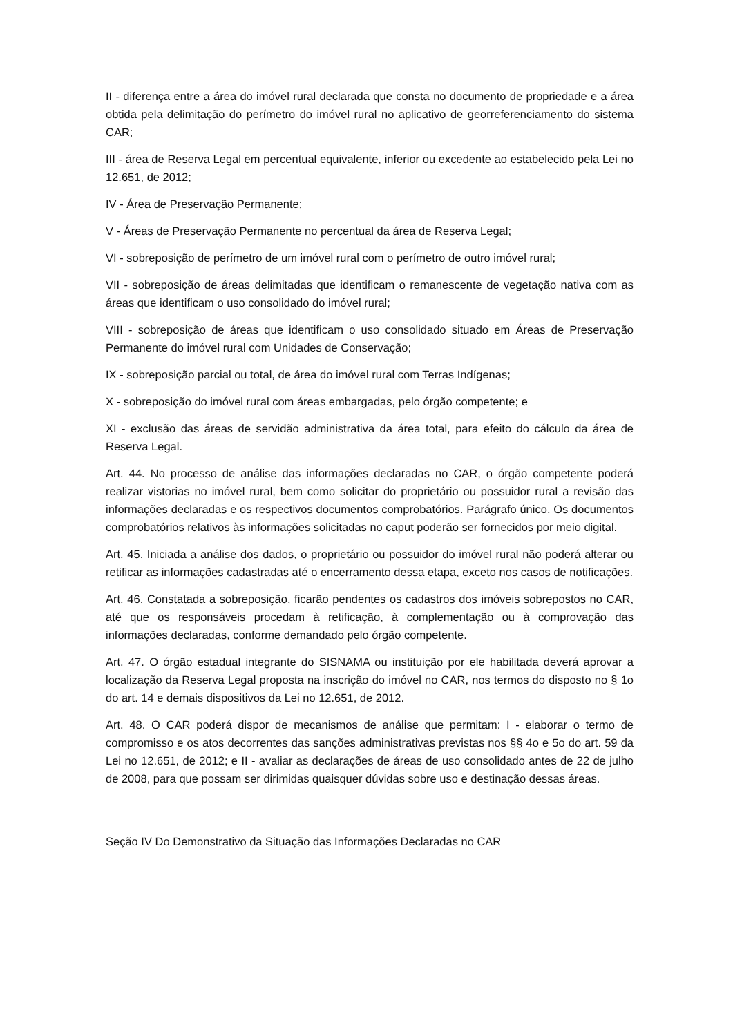II - diferença entre a área do imóvel rural declarada que consta no documento de propriedade e a área obtida pela delimitação do perímetro do imóvel rural no aplicativo de georreferenciamento do sistema CAR;
III - área de Reserva Legal em percentual equivalente, inferior ou excedente ao estabelecido pela Lei no 12.651, de 2012;
IV - Área de Preservação Permanente;
V - Áreas de Preservação Permanente no percentual da área de Reserva Legal;
VI - sobreposição de perímetro de um imóvel rural com o perímetro de outro imóvel rural;
VII - sobreposição de áreas delimitadas que identificam o remanescente de vegetação nativa com as áreas que identificam o uso consolidado do imóvel rural;
VIII - sobreposição de áreas que identificam o uso consolidado situado em Áreas de Preservação Permanente do imóvel rural com Unidades de Conservação;
IX - sobreposição parcial ou total, de área do imóvel rural com Terras Indígenas;
X - sobreposição do imóvel rural com áreas embargadas, pelo órgão competente; e
XI - exclusão das áreas de servidão administrativa da área total, para efeito do cálculo da área de Reserva Legal.
Art. 44. No processo de análise das informações declaradas no CAR, o órgão competente poderá realizar vistorias no imóvel rural, bem como solicitar do proprietário ou possuidor rural a revisão das informações declaradas e os respectivos documentos comprobatórios. Parágrafo único. Os documentos comprobatórios relativos às informações solicitadas no caput poderão ser fornecidos por meio digital.
Art. 45. Iniciada a análise dos dados, o proprietário ou possuidor do imóvel rural não poderá alterar ou retificar as informações cadastradas até o encerramento dessa etapa, exceto nos casos de notificações.
Art. 46. Constatada a sobreposição, ficarão pendentes os cadastros dos imóveis sobrepostos no CAR, até que os responsáveis procedam à retificação, à complementação ou à comprovação das informações declaradas, conforme demandado pelo órgão competente.
Art. 47. O órgão estadual integrante do SISNAMA ou instituição por ele habilitada deverá aprovar a localização da Reserva Legal proposta na inscrição do imóvel no CAR, nos termos do disposto no § 1o do art. 14 e demais dispositivos da Lei no 12.651, de 2012.
Art. 48. O CAR poderá dispor de mecanismos de análise que permitam: I - elaborar o termo de compromisso e os atos decorrentes das sanções administrativas previstas nos §§ 4o e 5o do art. 59 da Lei no 12.651, de 2012; e II - avaliar as declarações de áreas de uso consolidado antes de 22 de julho de 2008, para que possam ser dirimidas quaisquer dúvidas sobre uso e destinação dessas áreas.
Seção IV Do Demonstrativo da Situação das Informações Declaradas no CAR